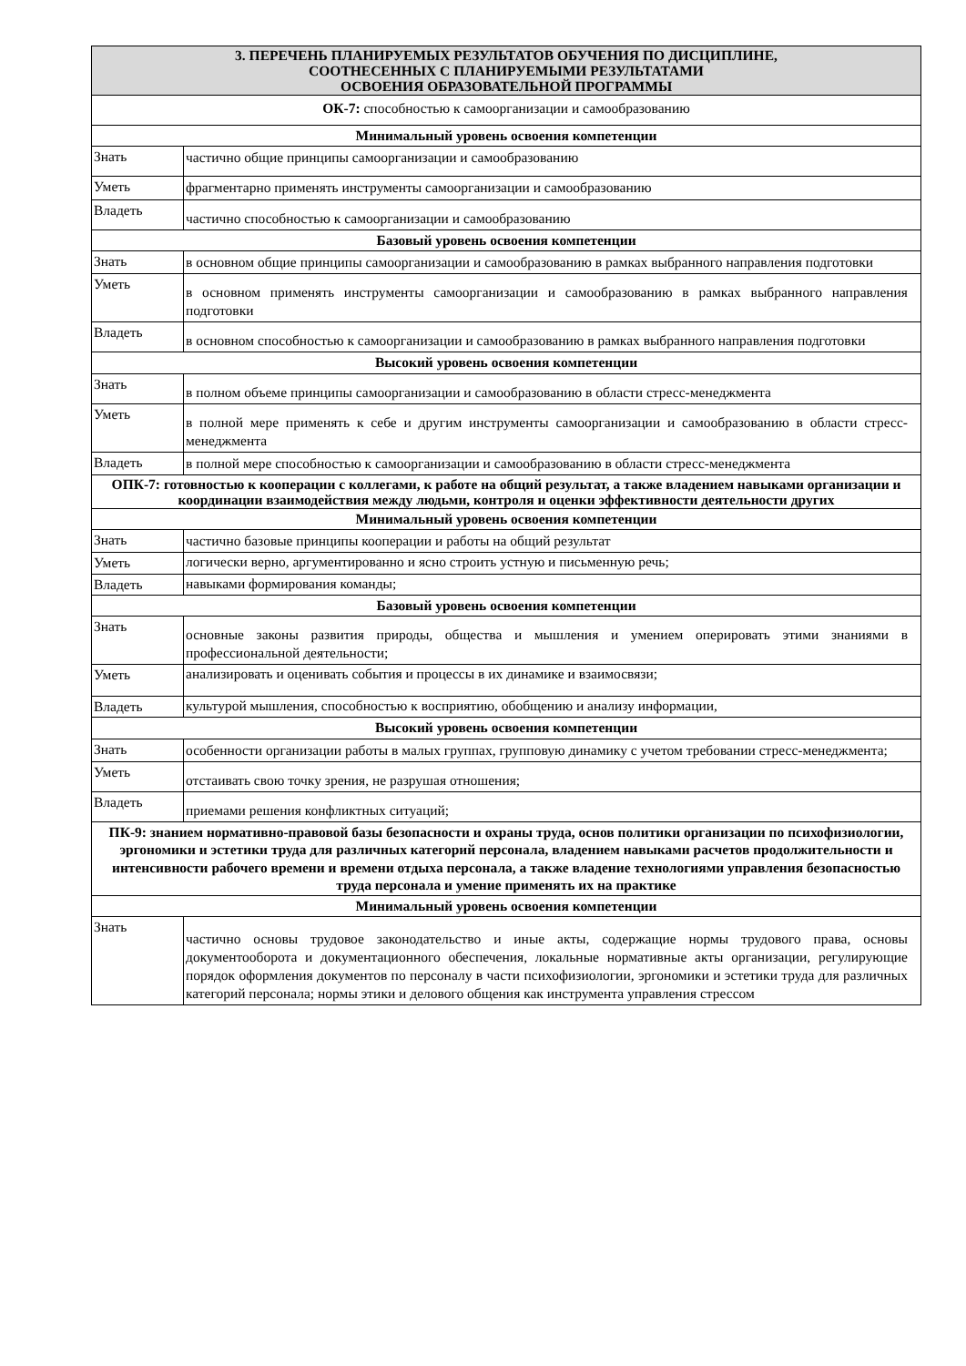| 3. ПЕРЕЧЕНЬ ПЛАНИРУЕМЫХ РЕЗУЛЬТАТОВ ОБУЧЕНИЯ ПО ДИСЦИПЛИНЕ, СООТНЕСЕННЫХ С ПЛАНИРУЕМЫМИ РЕЗУЛЬТАТАМИ ОСВОЕНИЯ ОБРАЗОВАТЕЛЬНОЙ ПРОГРАММЫ | |
| ОК-7: способностью к самоорганизации и самообразованию | |
| Минимальный уровень освоения компетенции | |
| Знать | частично общие принципы самоорганизации и самообразованию |
| Уметь | фрагментарно применять инструменты самоорганизации и самообразованию |
| Владеть | частично способностью к самоорганизации и самообразованию |
| Базовый уровень освоения компетенции | |
| Знать | в основном общие принципы самоорганизации и самообразованию в рамках выбранного направления подготовки |
| Уметь | в основном применять инструменты самоорганизации и самообразованию в рамках выбранного направления подготовки |
| Владеть | в основном способностью к самоорганизации и самообразованию в рамках выбранного направления подготовки |
| Высокий уровень освоения компетенции | |
| Знать | в полном объеме принципы самоорганизации и самообразованию в области стресс-менеджмента |
| Уметь | в полной мере применять к себе и другим инструменты самоорганизации и самообразованию в области стресс-менеджмента |
| Владеть | в полной мере способностью к самоорганизации и самообразованию в области стресс-менеджмента |
| ОПК-7: готовностью к кооперации с коллегами, к работе на общий результат, а также владением навыками организации и координации взаимодействия между людьми, контроля и оценки эффективности деятельности других | |
| Минимальный уровень освоения компетенции | |
| Знать | частично базовые принципы кооперации и работы на общий результат |
| Уметь | логически верно, аргументированно и ясно строить устную и письменную речь; |
| Владеть | навыками формирования команды; |
| Базовый уровень освоения компетенции | |
| Знать | основные законы развития природы, общества и мышления и умением оперировать этими знаниями в профессиональной деятельности; |
| Уметь | анализировать и оценивать события и процессы в их динамике и взаимосвязи; |
| Владеть | культурой мышления, способностью к восприятию, обобщению и анализу информации, |
| Высокий уровень освоения компетенции | |
| Знать | особенности организации работы в малых группах, групповую динамику с учетом требовании стресс-менеджмента; |
| Уметь | отстаивать свою точку зрения, не разрушая отношения; |
| Владеть | приемами решения конфликтных ситуаций; |
| ПК-9: знанием нормативно-правовой базы безопасности и охраны труда, основ политики организации по психофизиологии, эргономики и эстетики труда для различных категорий персонала, владением навыками расчетов продолжительности и интенсивности рабочего времени и времени отдыха персонала, а также владение технологиями управления безопасностью труда персонала и умение применять их на практике | |
| Минимальный уровень освоения компетенции | |
| Знать | частично основы трудовое законодательство и иные акты, содержащие нормы трудового права, основы документооборота и документационного обеспечения, локальные нормативные акты организации, регулирующие порядок оформления документов по персоналу в части психофизиологии, эргономики и эстетики труда для различных категорий персонала; нормы этики и делового общения как инструмента управления стрессом |